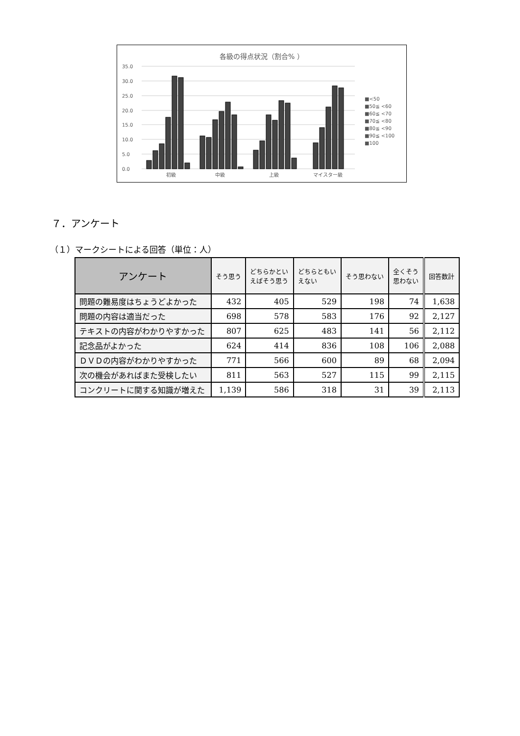各級の得点状況（割合% ）
35.0
30.0
25.0
20.0
15.0
10.0
5.0
0.0
初級
中級
上級
マイスター級
■<50
■50≦ <60
■60≦ <70
■70≦ <80
■80≦ <90
■90≦ <100
■100
７．アンケート
（１）マークシートによる回答（単位：人）
| アンケート | そう思う | どちらかとい えばそう思う | どちらともい えない | そう思わない | 全くそう 思わない | 回答数計 |
| --- | --- | --- | --- | --- | --- | --- |
| 問題の難易度はちょうどよかった | 432 | 405 | 529 | 198 | 74 | 1,638 |
| 問題の内容は適当だった | 698 | 578 | 583 | 176 | 92 | 2,127 |
| テキストの内容がわかりやすかった | 807 | 625 | 483 | 141 | 56 | 2,112 |
| 記念品がよかった | 624 | 414 | 836 | 108 | 106 | 2,088 |
| ＤＶＤの内容がわかりやすかった | 771 | 566 | 600 | 89 | 68 | 2,094 |
| 次の機会があればまた受検したい | 811 | 563 | 527 | 115 | 99 | 2,115 |
| コンクリートに関する知識が増えた | 1,139 | 586 | 318 | 31 | 39 | 2,113 |